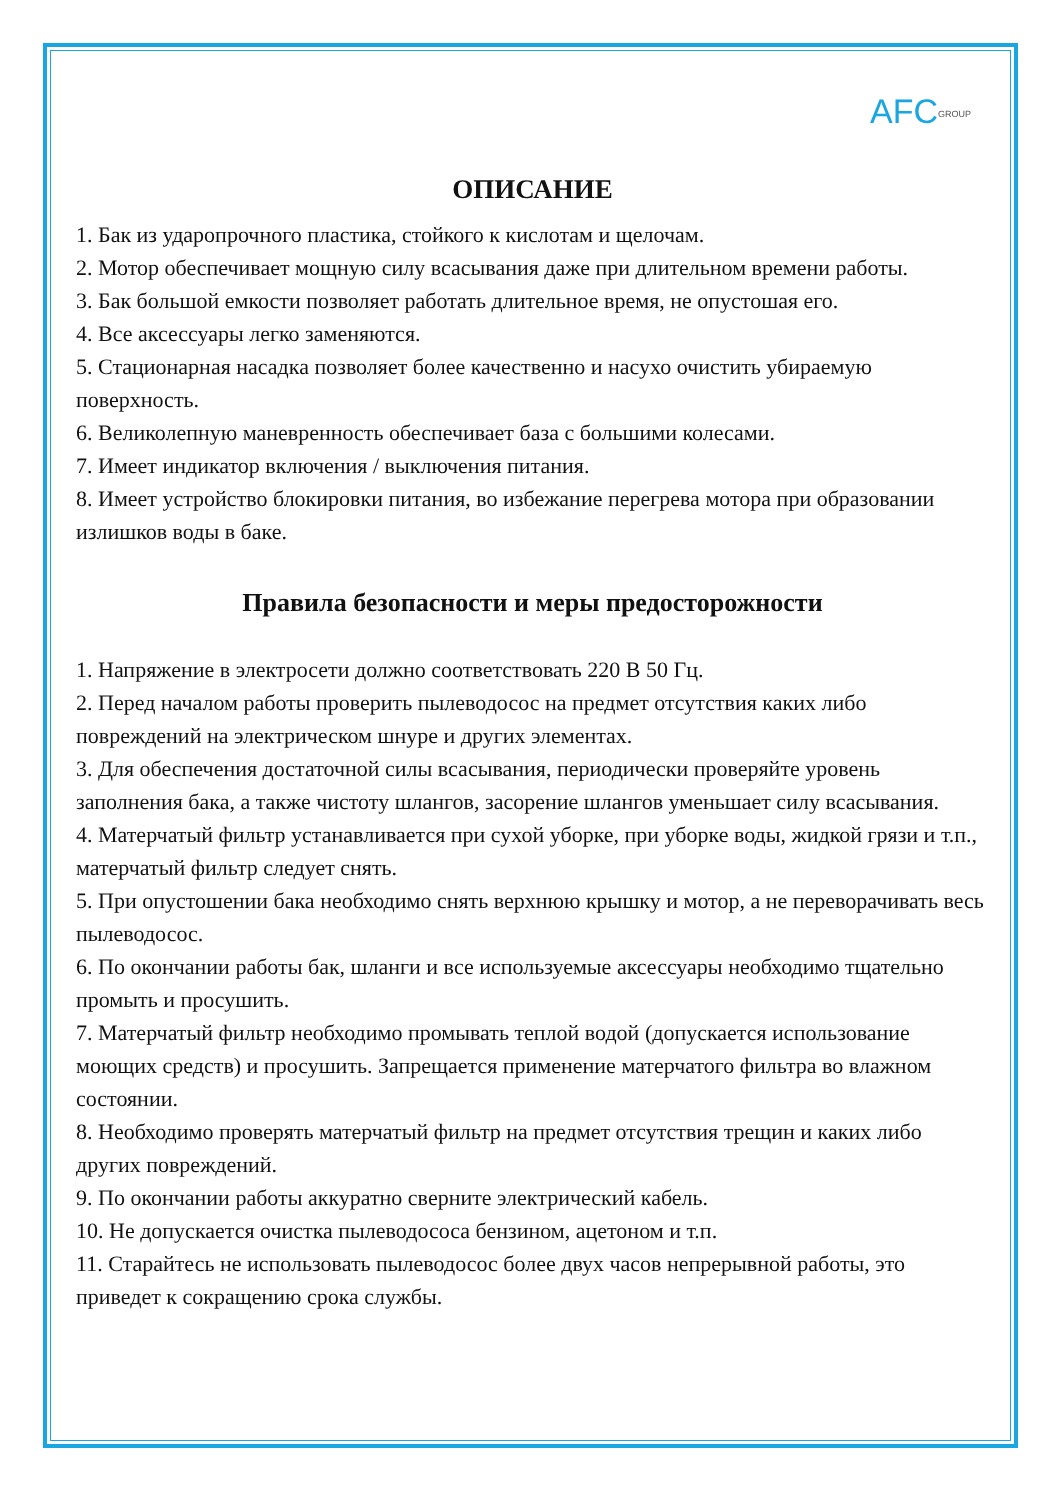AFCGROUP
ОПИСАНИЕ
1. Бак из ударопрочного пластика, стойкого к кислотам и щелочам.
2. Мотор обеспечивает мощную силу всасывания даже при длительном времени работы.
3. Бак большой емкости позволяет работать длительное время, не опустошая его.
4. Все аксессуары легко заменяются.
5. Стационарная насадка позволяет более качественно и насухо очистить убираемую поверхность.
6. Великолепную маневренность обеспечивает база с большими колесами.
7. Имеет индикатор включения / выключения питания.
8. Имеет устройство блокировки питания, во избежание перегрева мотора при образовании излишков воды в баке.
Правила безопасности и меры предосторожности
1. Напряжение в электросети должно соответствовать 220 В 50 Гц.
2. Перед началом работы проверить пылеводосос на предмет отсутствия каких либо повреждений на электрическом шнуре и других элементах.
3. Для обеспечения достаточной силы всасывания, периодически проверяйте уровень заполнения бака, а также чистоту шлангов, засорение шлангов уменьшает силу всасывания.
4. Матерчатый фильтр устанавливается при сухой уборке, при уборке воды, жидкой грязи и т.п., матерчатый фильтр следует снять.
5. При опустошении бака необходимо снять верхнюю крышку и мотор, а не переворачивать весь пылеводосос.
6. По окончании работы бак, шланги и все используемые аксессуары необходимо тщательно промыть и просушить.
7. Матерчатый фильтр необходимо промывать теплой водой (допускается использование моющих средств) и просушить. Запрещается применение матерчатого фильтра во влажном состоянии.
8. Необходимо проверять матерчатый фильтр на предмет отсутствия трещин и каких либо других повреждений.
9. По окончании работы аккуратно сверните электрический кабель.
10. Не допускается очистка пылеводососа бензином, ацетоном и т.п.
11. Старайтесь не использовать пылеводосос более двух часов непрерывной работы, это приведет к сокращению срока службы.